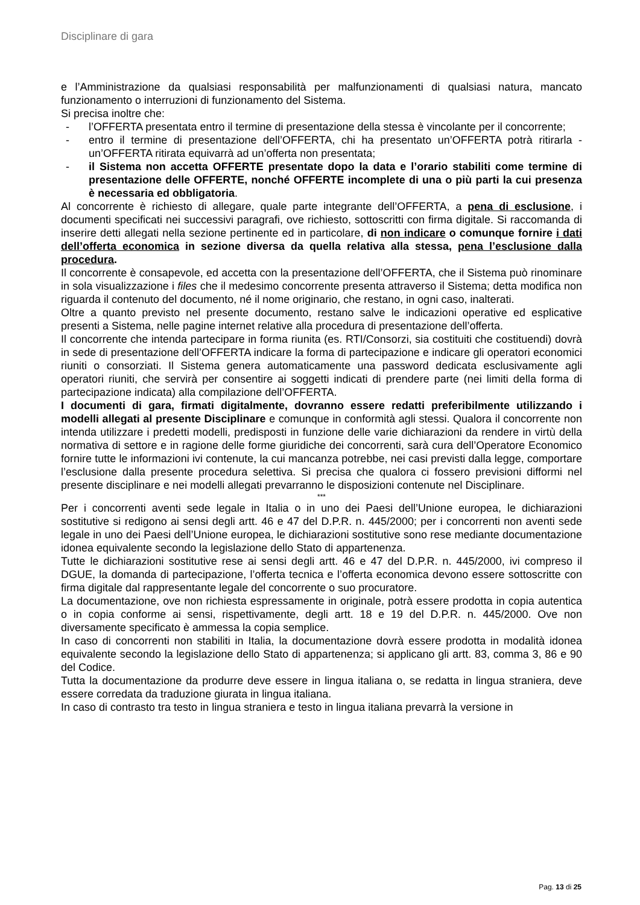Disciplinare di gara
e l’Amministrazione da qualsiasi responsabilità per malfunzionamenti di qualsiasi natura, mancato funzionamento o interruzioni di funzionamento del Sistema.
Si precisa inoltre che:
- l’OFFERTA presentata entro il termine di presentazione della stessa è vincolante per il concorrente;
- entro il termine di presentazione dell’OFFERTA, chi ha presentato un’OFFERTA potrà ritirarla - un’OFFERTA ritirata equivarrà ad un’offerta non presentata;
- il Sistema non accetta OFFERTE presentate dopo la data e l’orario stabiliti come termine di presentazione delle OFFERTE, nonché OFFERTE incomplete di una o più parti la cui presenza è necessaria ed obbligatoria.
Al concorrente è richiesto di allegare, quale parte integrante dell’OFFERTA, a pena di esclusione, i documenti specificati nei successivi paragrafi, ove richiesto, sottoscritti con firma digitale. Si raccomanda di inserire detti allegati nella sezione pertinente ed in particolare, di non indicare o comunque fornire i dati dell’offerta economica in sezione diversa da quella relativa alla stessa, pena l’esclusione dalla procedura.
Il concorrente è consapevole, ed accetta con la presentazione dell’OFFERTA, che il Sistema può rinominare in sola visualizzazione i files che il medesimo concorrente presenta attraverso il Sistema; detta modifica non riguarda il contenuto del documento, né il nome originario, che restano, in ogni caso, inalterati.
Oltre a quanto previsto nel presente documento, restano salve le indicazioni operative ed esplicative presenti a Sistema, nelle pagine internet relative alla procedura di presentazione dell’offerta.
Il concorrente che intenda partecipare in forma riunita (es. RTI/Consorzi, sia costituiti che costituendi) dovrà in sede di presentazione dell’OFFERTA indicare la forma di partecipazione e indicare gli operatori economici riuniti o consorziati. Il Sistema genera automaticamente una password dedicata esclusivamente agli operatori riuniti, che servirà per consentire ai soggetti indicati di prendere parte (nei limiti della forma di partecipazione indicata) alla compilazione dell’OFFERTA.
I documenti di gara, firmati digitalmente, dovranno essere redatti preferibilmente utilizzando i modelli allegati al presente Disciplinare e comunque in conformità agli stessi. Qualora il concorrente non intenda utilizzare i predetti modelli, predisposti in funzione delle varie dichiarazioni da rendere in virtù della normativa di settore e in ragione delle forme giuridiche dei concorrenti, sarà cura dell’Operatore Economico fornire tutte le informazioni ivi contenute, la cui mancanza potrebbe, nei casi previsti dalla legge, comportare l’esclusione dalla presente procedura selettiva. Si precisa che qualora ci fossero previsioni difformi nel presente disciplinare e nei modelli allegati prevarranno le disposizioni contenute nel Disciplinare.
***
Per i concorrenti aventi sede legale in Italia o in uno dei Paesi dell’Unione europea, le dichiarazioni sostitutive si redigono ai sensi degli artt. 46 e 47 del D.P.R. n. 445/2000; per i concorrenti non aventi sede legale in uno dei Paesi dell’Unione europea, le dichiarazioni sostitutive sono rese mediante documentazione idonea equivalente secondo la legislazione dello Stato di appartenenza.
Tutte le dichiarazioni sostitutive rese ai sensi degli artt. 46 e 47 del D.P.R. n. 445/2000, ivi compreso il DGUE, la domanda di partecipazione, l’offerta tecnica e l’offerta economica devono essere sottoscritte con firma digitale dal rappresentante legale del concorrente o suo procuratore.
La documentazione, ove non richiesta espressamente in originale, potrà essere prodotta in copia autentica o in copia conforme ai sensi, rispettivamente, degli artt. 18 e 19 del D.P.R. n. 445/2000. Ove non diversamente specificato è ammessa la copia semplice.
In caso di concorrenti non stabiliti in Italia, la documentazione dovrà essere prodotta in modalità idonea equivalente secondo la legislazione dello Stato di appartenenza; si applicano gli artt. 83, comma 3, 86 e 90 del Codice.
Tutta la documentazione da produrre deve essere in lingua italiana o, se redatta in lingua straniera, deve essere corredata da traduzione giurata in lingua italiana.
In caso di contrasto tra testo in lingua straniera e testo in lingua italiana prevarrà la versione in
Pag. 13 di 25